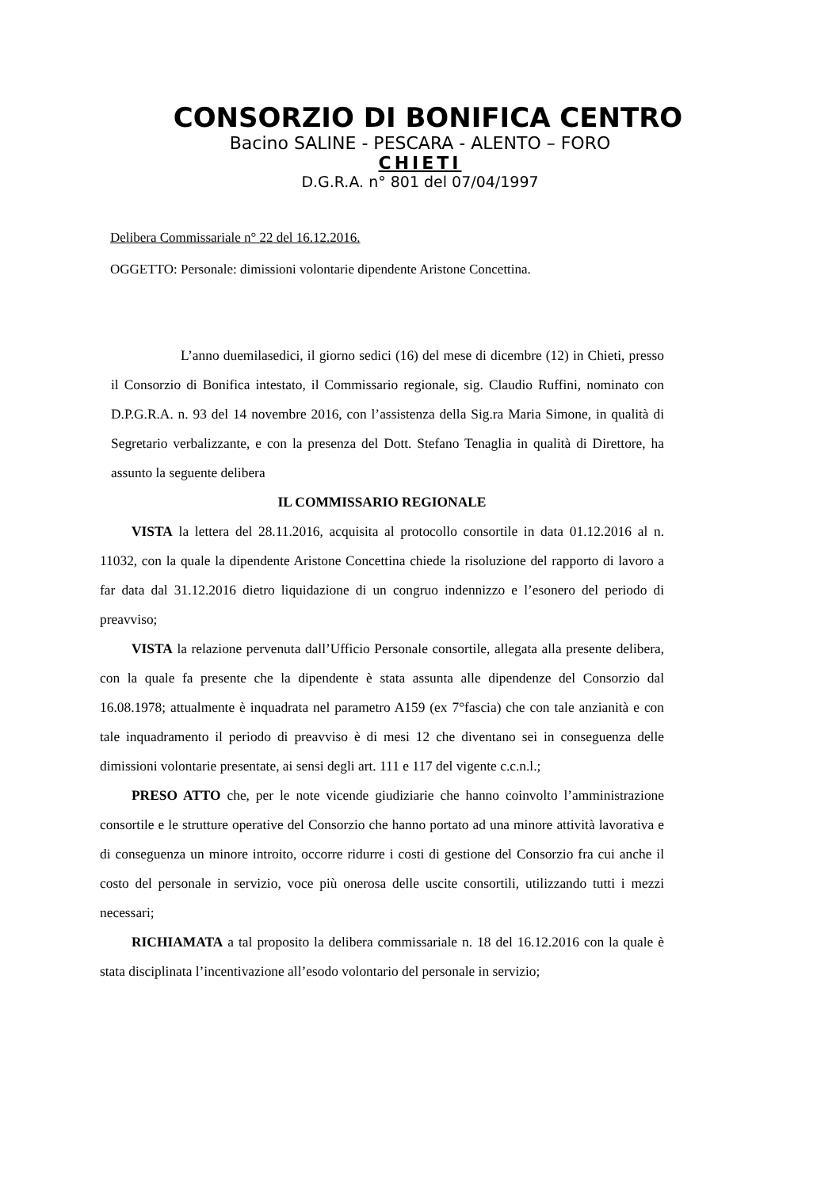CONSORZIO DI BONIFICA CENTRO
Bacino SALINE - PESCARA - ALENTO – FORO
CHIETI
D.G.R.A. n° 801 del 07/04/1997
Delibera Commissariale n° 22 del 16.12.2016.
OGGETTO: Personale: dimissioni volontarie dipendente Aristone Concettina.
L’anno duemilasedici, il giorno sedici (16) del mese di dicembre (12) in Chieti, presso il Consorzio di Bonifica intestato, il Commissario regionale, sig. Claudio Ruffini, nominato con D.P.G.R.A. n. 93 del 14 novembre 2016, con l’assistenza della Sig.ra Maria Simone, in qualità di Segretario verbalizzante, e con la presenza del Dott. Stefano Tenaglia in qualità di Direttore, ha assunto la seguente delibera
IL COMMISSARIO REGIONALE
VISTA la lettera del 28.11.2016, acquisita al protocollo consortile in data 01.12.2016 al n. 11032, con la quale la dipendente Aristone Concettina chiede la risoluzione del rapporto di lavoro a far data dal 31.12.2016 dietro liquidazione di un congruo indennizzo e l’esonero del periodo di preavviso;
VISTA la relazione pervenuta dall’Ufficio Personale consortile, allegata alla presente delibera, con la quale fa presente che la dipendente è stata assunta alle dipendenze del Consorzio dal 16.08.1978; attualmente è inquadrata nel parametro A159 (ex 7°fascia) che con tale anzianità e con tale inquadramento il periodo di preavviso è di mesi 12 che diventano sei in conseguenza delle dimissioni volontarie presentate, ai sensi degli art. 111 e 117 del vigente c.c.n.l.;
PRESO ATTO che, per le note vicende giudiziarie che hanno coinvolto l’amministrazione consortile e le strutture operative del Consorzio che hanno portato ad una minore attività lavorativa e di conseguenza un minore introito, occorre ridurre i costi di gestione del Consorzio fra cui anche il costo del personale in servizio, voce più onerosa delle uscite consortili, utilizzando tutti i mezzi necessari;
RICHIAMATA a tal proposito la delibera commissariale n. 18 del 16.12.2016 con la quale è stata disciplinata l’incentivazione all’esodo volontario del personale in servizio;